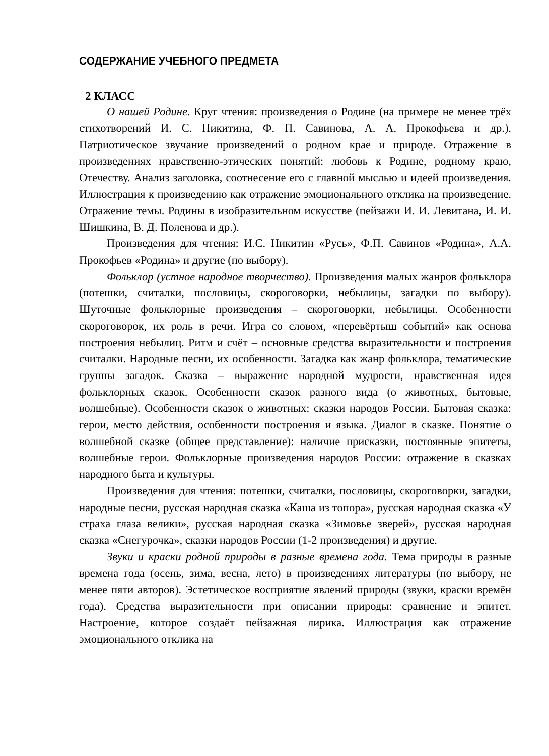СОДЕРЖАНИЕ УЧЕБНОГО ПРЕДМЕТА
2 КЛАСС
О нашей Родине. Круг чтения: произведения о Родине (на примере не менее трёх стихотворений И. С. Никитина, Ф. П. Савинова, А. А. Прокофьева и др.). Патриотическое звучание произведений о родном крае и природе. Отражение в произведениях нравственно-этических понятий: любовь к Родине, родному краю, Отечеству. Анализ заголовка, соотнесение его с главной мыслью и идеей произведения. Иллюстрация к произведению как отражение эмоционального отклика на произведение. Отражение темы. Родины в изобразительном искусстве (пейзажи И. И. Левитана, И. И. Шишкина, В. Д. Поленова и др.).
Произведения для чтения: И.С. Никитин «Русь», Ф.П. Савинов «Родина», А.А. Прокофьев «Родина» и другие (по выбору).
Фольклор (устное народное творчество). Произведения малых жанров фольклора (потешки, считалки, пословицы, скороговорки, небылицы, загадки по выбору). Шуточные фольклорные произведения – скороговорки, небылицы. Особенности скороговорок, их роль в речи. Игра со словом, «перевёртыш событий» как основа построения небылиц. Ритм и счёт – основные средства выразительности и построения считалки. Народные песни, их особенности. Загадка как жанр фольклора, тематические группы загадок. Сказка – выражение народной мудрости, нравственная идея фольклорных сказок. Особенности сказок разного вида (о животных, бытовые, волшебные). Особенности сказок о животных: сказки народов России. Бытовая сказка: герои, место действия, особенности построения и языка. Диалог в сказке. Понятие о волшебной сказке (общее представление): наличие присказки, постоянные эпитеты, волшебные герои. Фольклорные произведения народов России: отражение в сказках народного быта и культуры.
Произведения для чтения: потешки, считалки, пословицы, скороговорки, загадки, народные песни, русская народная сказка «Каша из топора», русская народная сказка «У страха глаза велики», русская народная сказка «Зимовье зверей», русская народная сказка «Снегурочка», сказки народов России (1-2 произведения) и другие.
Звуки и краски родной природы в разные времена года. Тема природы в разные времена года (осень, зима, весна, лето) в произведениях литературы (по выбору, не менее пяти авторов). Эстетическое восприятие явлений природы (звуки, краски времён года). Средства выразительности при описании природы: сравнение и эпитет. Настроение, которое создаёт пейзажная лирика. Иллюстрация как отражение эмоционального отклика на